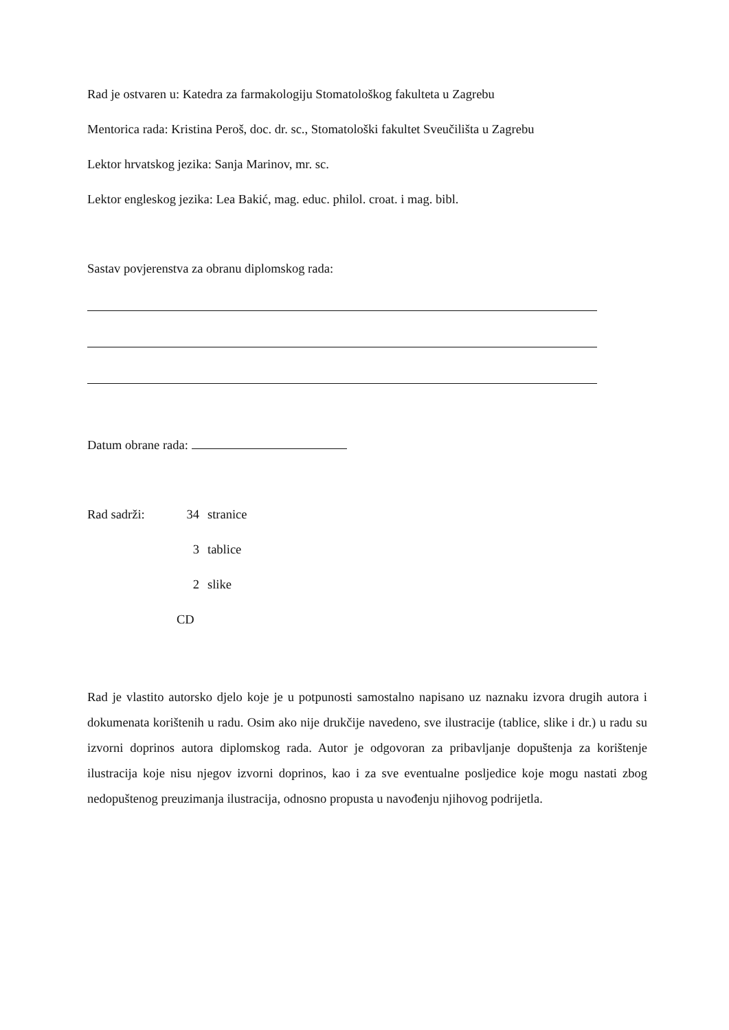Rad je ostvaren u: Katedra za farmakologiju Stomatološkog fakulteta u Zagrebu
Mentorica rada: Kristina Peroš, doc. dr. sc., Stomatološki fakultet Sveučilišta u Zagrebu
Lektor hrvatskog jezika: Sanja Marinov, mr. sc.
Lektor engleskog jezika: Lea Bakić, mag. educ. philol. croat. i mag. bibl.
Sastav povjerenstva za obranu diplomskog rada:
Datum obrane rada:
| Rad sadrži: | 34 | stranice |
| | 3 | tablice |
| | 2 | slike |
| | CD | |
Rad je vlastito autorsko djelo koje je u potpunosti samostalno napisano uz naznaku izvora drugih autora i dokumenata korištenih u radu. Osim ako nije drukčije navedeno, sve ilustracije (tablice, slike i dr.) u radu su izvorni doprinos autora diplomskog rada. Autor je odgovoran za pribavljanje dopuštenja za korištenje ilustracija koje nisu njegov izvorni doprinos, kao i za sve eventualne posljedice koje mogu nastati zbog nedopuštenog preuzimanja ilustracija, odnosno propusta u navođenju njihovog podrijetla.